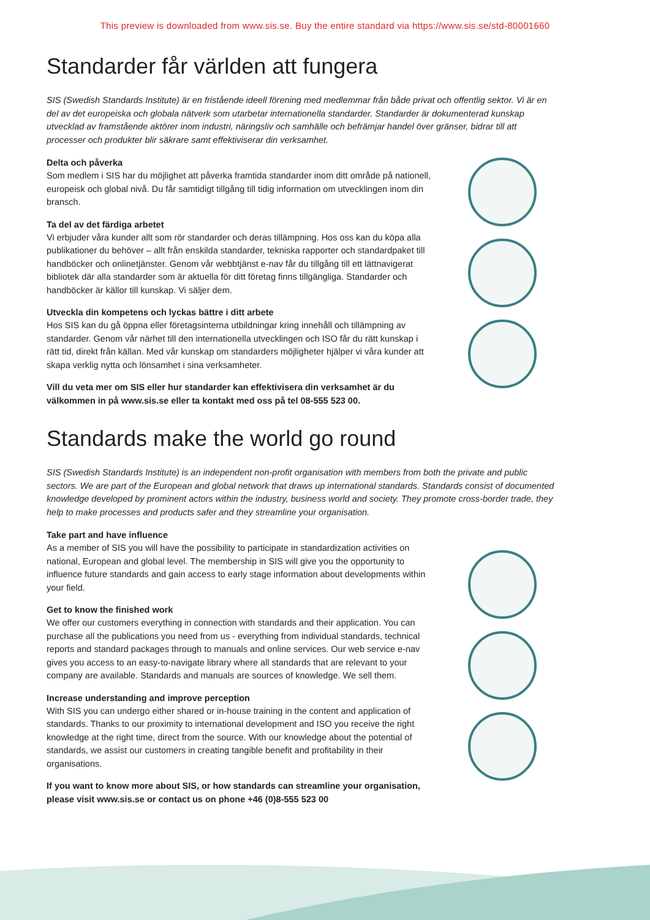This preview is downloaded from www.sis.se. Buy the entire standard via https://www.sis.se/std-80001660
Standarder får världen att fungera
SIS (Swedish Standards Institute) är en fristående ideell förening med medlemmar från både privat och offentlig sektor. Vi är en del av det europeiska och globala nätverk som utarbetar internationella standarder. Standarder är dokumenterad kunskap utvecklad av framstående aktörer inom industri, näringsliv och samhälle och befrämjar handel över gränser, bidrar till att processer och produkter blir säkrare samt effektiviserar din verksamhet.
Delta och påverka
Som medlem i SIS har du möjlighet att påverka framtida standarder inom ditt område på nationell, europeisk och global nivå. Du får samtidigt tillgång till tidig information om utvecklingen inom din bransch.
Ta del av det färdiga arbetet
Vi erbjuder våra kunder allt som rör standarder och deras tillämpning. Hos oss kan du köpa alla publikationer du behöver – allt från enskilda standarder, tekniska rapporter och standardpaket till handböcker och onlinetjänster. Genom vår webbtjänst e-nav får du tillgång till ett lättnavigerat bibliotek där alla standarder som är aktuella för ditt företag finns tillgängliga. Standarder och handböcker är källor till kunskap. Vi säljer dem.
Utveckla din kompetens och lyckas bättre i ditt arbete
Hos SIS kan du gå öppna eller företagsinterna utbildningar kring innehåll och tillämpning av standarder. Genom vår närhet till den internationella utvecklingen och ISO får du rätt kunskap i rätt tid, direkt från källan. Med vår kunskap om standarders möjligheter hjälper vi våra kunder att skapa verklig nytta och lönsamhet i sina verksamheter.
Vill du veta mer om SIS eller hur standarder kan effektivisera din verksamhet är du välkommen in på www.sis.se eller ta kontakt med oss på tel 08-555 523 00.
Standards make the world go round
SIS (Swedish Standards Institute) is an independent non-profit organisation with members from both the private and public sectors. We are part of the European and global network that draws up international standards. Standards consist of documented knowledge developed by prominent actors within the industry, business world and society. They promote cross-border trade, they help to make processes and products safer and they streamline your organisation.
Take part and have influence
As a member of SIS you will have the possibility to participate in standardization activities on national, European and global level. The membership in SIS will give you the opportunity to influence future standards and gain access to early stage information about developments within your field.
Get to know the finished work
We offer our customers everything in connection with standards and their application. You can purchase all the publications you need from us - everything from individual standards, technical reports and standard packages through to manuals and online services. Our web service e-nav gives you access to an easy-to-navigate library where all standards that are relevant to your company are available. Standards and manuals are sources of knowledge. We sell them.
Increase understanding and improve perception
With SIS you can undergo either shared or in-house training in the content and application of standards. Thanks to our proximity to international development and ISO you receive the right knowledge at the right time, direct from the source. With our knowledge about the potential of standards, we assist our customers in creating tangible benefit and profitability in their organisations.
If you want to know more about SIS, or how standards can streamline your organisation, please visit www.sis.se or contact us on phone +46 (0)8-555 523 00